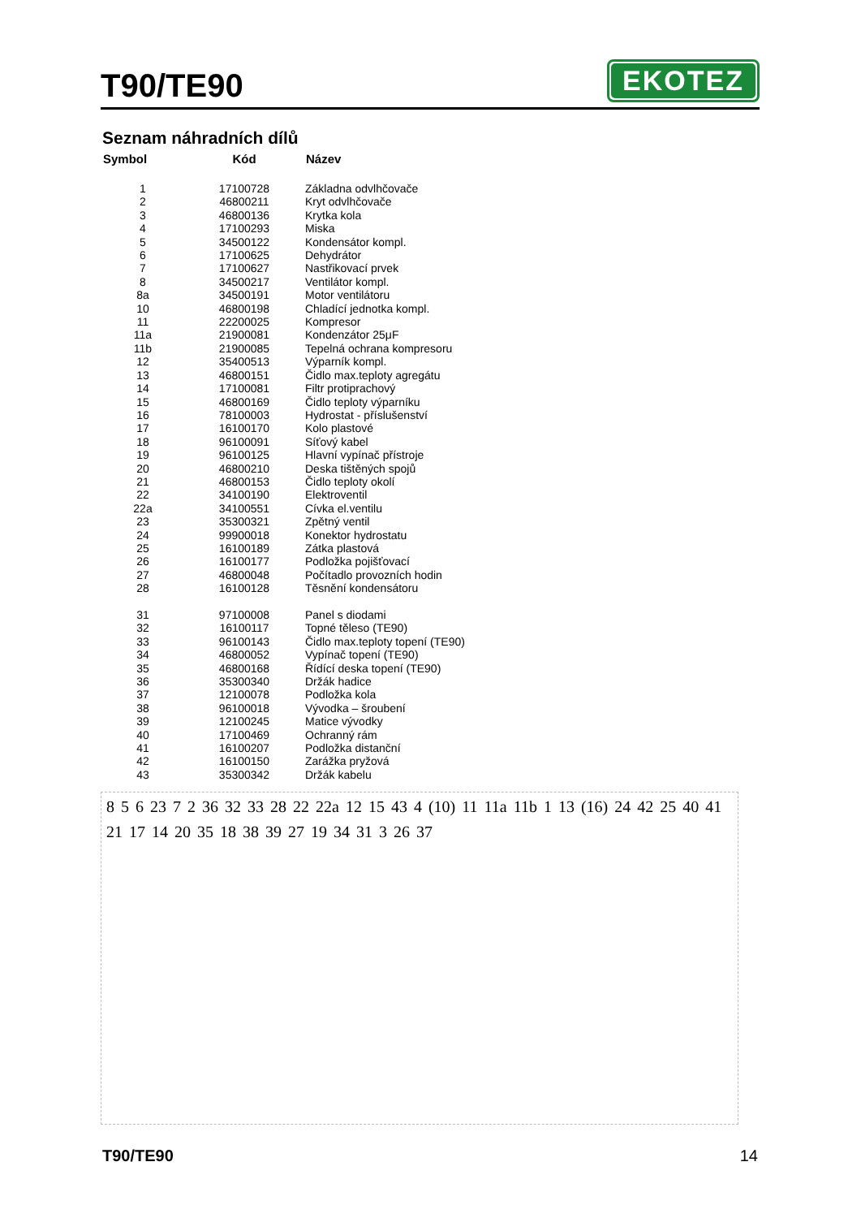T90/TE90
EKOTEZ
Seznam náhradních dílů
| Symbol | Kód | Název |
| --- | --- | --- |
| 1 | 17100728 | Základna odvlhčovače |
| 2 | 46800211 | Kryt odvlhčovače |
| 3 | 46800136 | Krytka kola |
| 4 | 17100293 | Miska |
| 5 | 34500122 | Kondensátor kompl. |
| 6 | 17100625 | Dehydrátor |
| 7 | 17100627 | Nastřikovací prvek |
| 8 | 34500217 | Ventilátor kompl. |
| 8a | 34500191 | Motor ventilátoru |
| 10 | 46800198 | Chladící jednotka kompl. |
| 11 | 22200025 | Kompresor |
| 11a | 21900081 | Kondenzátor 25μF |
| 11b | 21900085 | Tepelná ochrana kompresoru |
| 12 | 35400513 | Výparník kompl. |
| 13 | 46800151 | Čidlo max.teploty agregátu |
| 14 | 17100081 | Filtr protiprachový |
| 15 | 46800169 | Čidlo teploty výparníku |
| 16 | 78100003 | Hydrostat - příslušenství |
| 17 | 16100170 | Kolo plastové |
| 18 | 96100091 | Síťový kabel |
| 19 | 96100125 | Hlavní vypínač přístroje |
| 20 | 46800210 | Deska tištěných spojů |
| 21 | 46800153 | Čidlo teploty okolí |
| 22 | 34100190 | Elektroventil |
| 22a | 34100551 | Cívka el.ventilu |
| 23 | 35300321 | Zpětný ventil |
| 24 | 99900018 | Konektor hydrostatu |
| 25 | 16100189 | Zátka plastová |
| 26 | 16100177 | Podložka pojišťovací |
| 27 | 46800048 | Počítadlo provozních hodin |
| 28 | 16100128 | Těsnění kondensátoru |
| 31 | 97100008 | Panel s diodami |
| 32 | 16100117 | Topné těleso (TE90) |
| 33 | 96100143 | Čidlo max.teploty topení (TE90) |
| 34 | 46800052 | Vypínač topení (TE90) |
| 35 | 46800168 | Řídící deska topení (TE90) |
| 36 | 35300340 | Držák hadice |
| 37 | 12100078 | Podložka kola |
| 38 | 96100018 | Vývodka – šroubení |
| 39 | 12100245 | Matice vývodky |
| 40 | 17100469 | Ochranný rám |
| 41 | 16100207 | Podložka distanční |
| 42 | 16100150 | Zarážka pryžová |
| 43 | 35300342 | Držák kabelu |
8 5 6 23 7 2 36 32 33 28 22 22a 12 15 43 4 (10) 11 11a 11b 1 13 (16) 24 42 25 40 41 21 17 14 20 35 18 38 39 27 19 34 31 3 26 37
T90/TE90 14